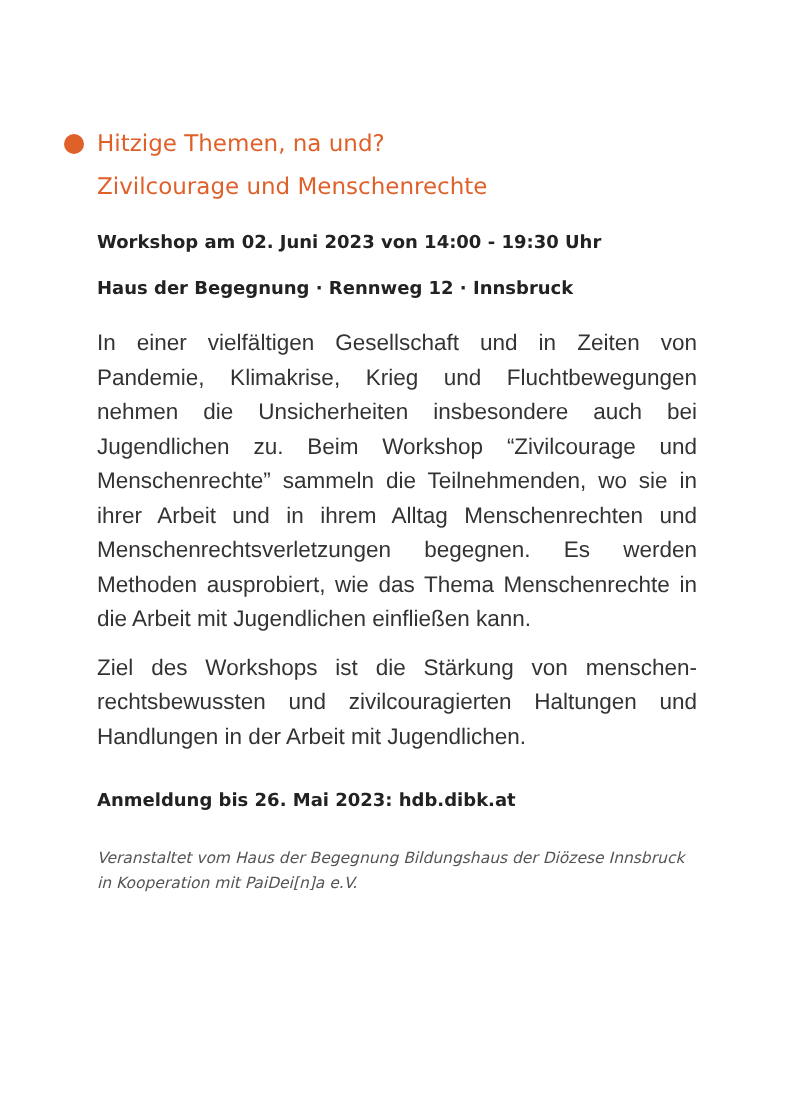Hitzige Themen, na und?
Zivilcourage und Menschenrechte
Workshop am 02. Juni 2023 von 14:00 - 19:30 Uhr
Haus der Begegnung · Rennweg 12 · Innsbruck
In einer vielfältigen Gesellschaft und in Zeiten von Pandemie, Klimakrise, Krieg und Fluchtbewegungen nehmen die Unsicherheiten insbesondere auch bei Jugendlichen zu. Beim Workshop “Zivilcourage und Menschenrechte” sammeln die Teilnehmenden, wo sie in ihrer Arbeit und in ihrem Alltag Menschenrechten und Menschenrechtsverletzungen begegnen. Es werden Methoden ausprobiert, wie das Thema Menschenrechte in die Arbeit mit Jugendlichen einfließen kann.
Ziel des Workshops ist die Stärkung von menschen-rechtsbewussten und zivilcouragierten Haltungen und Handlungen in der Arbeit mit Jugendlichen.
Anmeldung bis 26. Mai 2023: hdb.dibk.at
Veranstaltet vom Haus der Begegnung Bildungshaus der Diözese Innsbruck
in Kooperation mit PaiDei[n]a e.V.